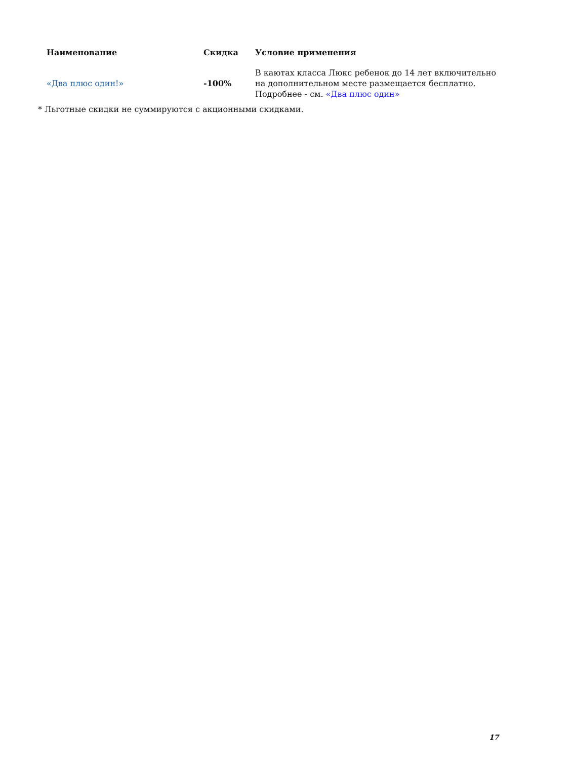| Наименование | Скидка | Условие применения |
| --- | --- | --- |
| «Два плюс один!» | -100% | В каютах класса Люкс ребенок до 14 лет включительно на дополнительном месте размещается бесплатно. Подробнее - см. «Два плюс один» |
* Льготные скидки не суммируются с акционными скидками.
17